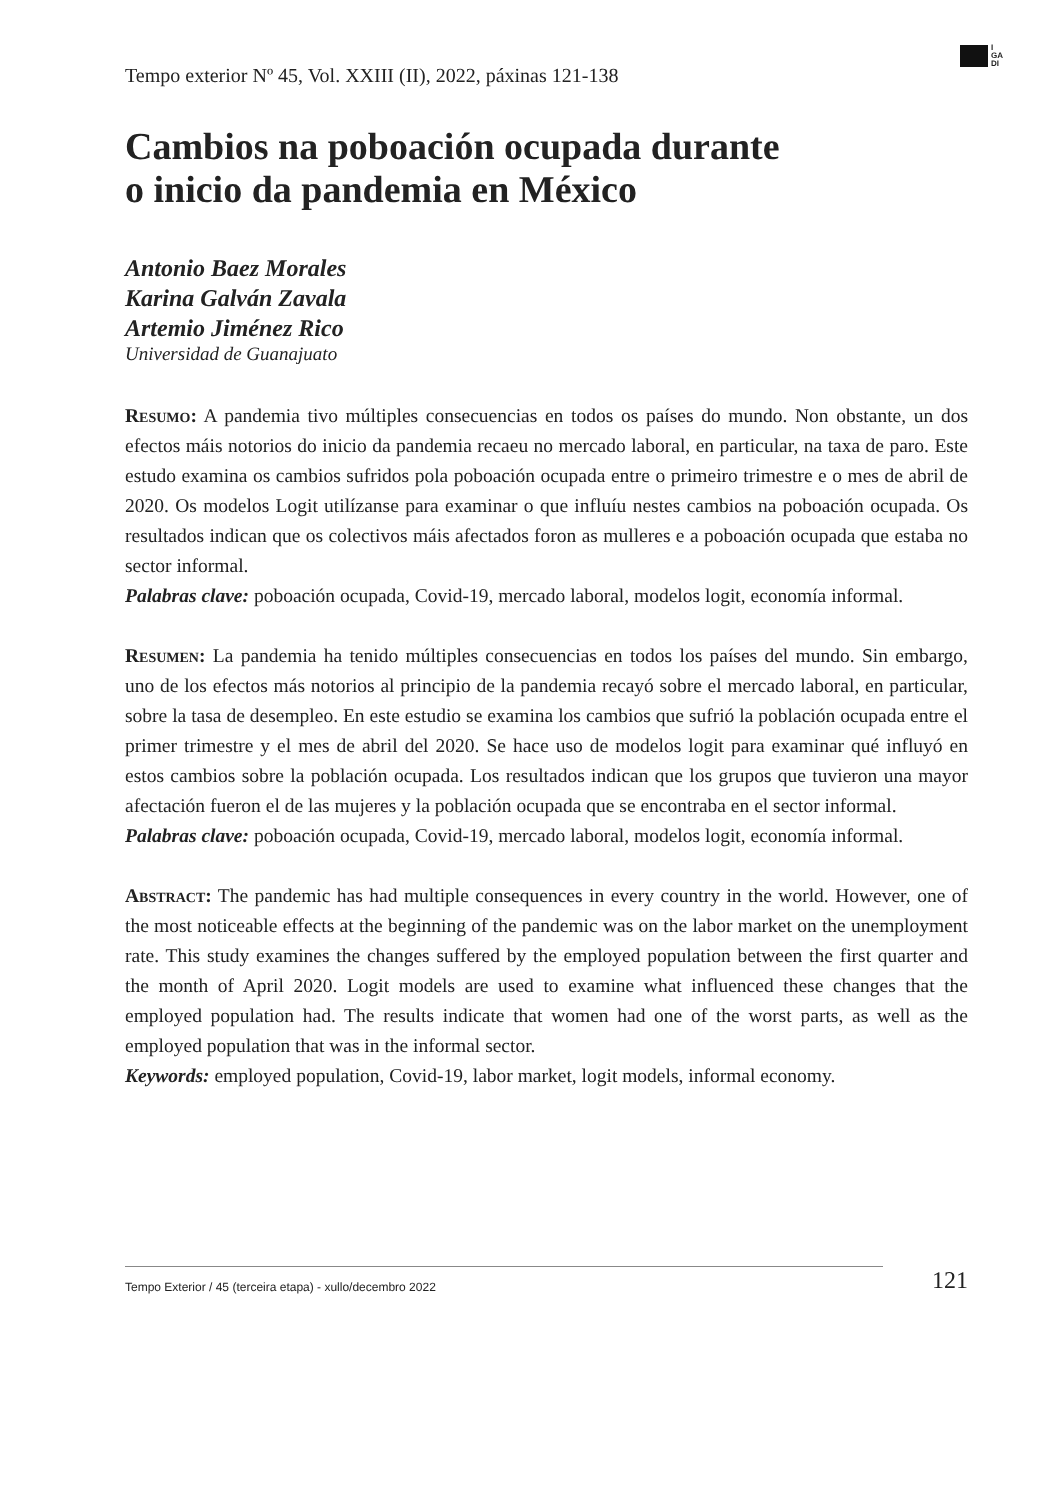I
GA
DI
Tempo exterior Nº 45, Vol. XXIII (II), 2022, páxinas 121-138
Cambios na poboación ocupada durante
o inicio da pandemia en México
Antonio Baez Morales
Karina Galván Zavala
Artemio Jiménez Rico
Universidad de Guanajuato
Resumo: A pandemia tivo múltiples consecuencias en todos os países do mundo. Non obstante, un dos efectos máis notorios do inicio da pandemia recaeu no mercado laboral, en particular, na taxa de paro. Este estudo examina os cambios sufridos pola poboación ocupada entre o primeiro trimestre e o mes de abril de 2020. Os modelos Logit utilízanse para examinar o que influíu nestes cambios na poboación ocupada. Os resultados indican que os colectivos máis afectados foron as mulleres e a poboación ocupada que estaba no sector informal.
Palabras clave: poboación ocupada, Covid-19, mercado laboral, modelos logit, economía informal.
Resumen: La pandemia ha tenido múltiples consecuencias en todos los países del mundo. Sin embargo, uno de los efectos más notorios al principio de la pandemia recayó sobre el mercado laboral, en particular, sobre la tasa de desempleo. En este estudio se examina los cambios que sufrió la población ocupada entre el primer trimestre y el mes de abril del 2020. Se hace uso de modelos logit para examinar qué influyó en estos cambios sobre la población ocupada. Los resultados indican que los grupos que tuvieron una mayor afectación fueron el de las mujeres y la población ocupada que se encontraba en el sector informal.
Palabras clave: poboación ocupada, Covid-19, mercado laboral, modelos logit, economía informal.
Abstract: The pandemic has had multiple consequences in every country in the world. However, one of the most noticeable effects at the beginning of the pandemic was on the labor market on the unemployment rate. This study examines the changes suffered by the employed population between the first quarter and the month of April 2020. Logit models are used to examine what influenced these changes that the employed population had. The results indicate that women had one of the worst parts, as well as the employed population that was in the informal sector.
Keywords: employed population, Covid-19, labor market, logit models, informal economy.
Tempo Exterior / 45 (terceira etapa) - xullo/decembro 2022 121